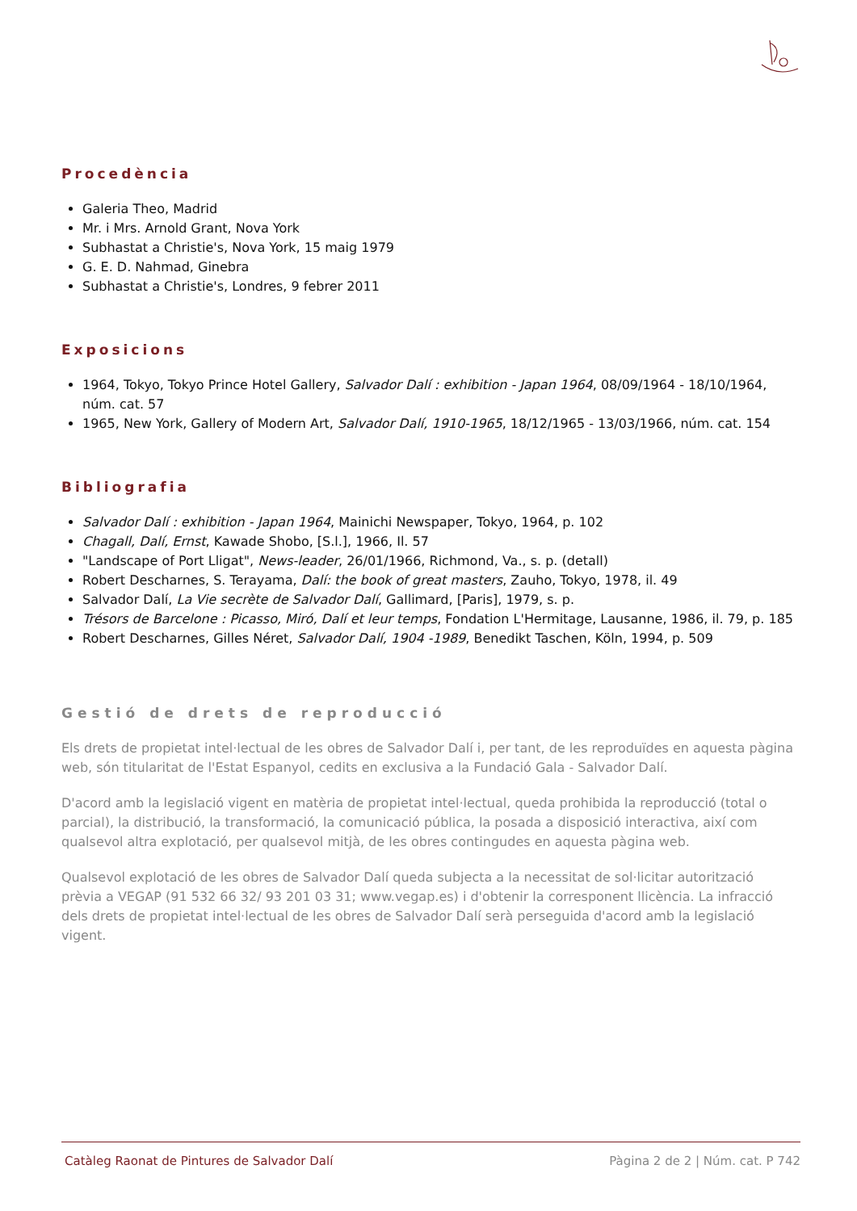Procedència
Galeria Theo, Madrid
Mr. i Mrs. Arnold Grant, Nova York
Subhastat a Christie's, Nova York, 15 maig 1979
G. E. D. Nahmad, Ginebra
Subhastat a Christie's, Londres, 9 febrer 2011
Exposicions
1964, Tokyo, Tokyo Prince Hotel Gallery, Salvador Dalí : exhibition - Japan 1964, 08/09/1964 - 18/10/1964, núm. cat. 57
1965, New York, Gallery of Modern Art, Salvador Dalí, 1910-1965, 18/12/1965 - 13/03/1966, núm. cat. 154
Bibliografia
Salvador Dalí : exhibition - Japan 1964, Mainichi Newspaper, Tokyo, 1964, p. 102
Chagall, Dalí, Ernst, Kawade Shobo, [S.l.], 1966, Il. 57
"Landscape of Port Lligat", News-leader, 26/01/1966, Richmond, Va., s. p. (detall)
Robert Descharnes, S. Terayama, Dalí: the book of great masters, Zauho, Tokyo, 1978, il. 49
Salvador Dalí, La Vie secrète de Salvador Dalí, Gallimard, [Paris], 1979, s. p.
Trésors de Barcelone : Picasso, Miró, Dalí et leur temps, Fondation L'Hermitage, Lausanne, 1986, il. 79, p. 185
Robert Descharnes, Gilles Néret, Salvador Dalí, 1904 -1989, Benedikt Taschen, Köln, 1994, p. 509
Gestió de drets de reproducció
Els drets de propietat intel·lectual de les obres de Salvador Dalí i, per tant, de les reproduïdes en aquesta pàgina web, són titularitat de l'Estat Espanyol, cedits en exclusiva a la Fundació Gala - Salvador Dalí.
D'acord amb la legislació vigent en matèria de propietat intel·lectual, queda prohibida la reproducció (total o parcial), la distribució, la transformació, la comunicació pública, la posada a disposició interactiva, així com qualsevol altra explotació, per qualsevol mitjà, de les obres contingudes en aquesta pàgina web.
Qualsevol explotació de les obres de Salvador Dalí queda subjecta a la necessitat de sol·licitar autorització prèvia a VEGAP (91 532 66 32/ 93 201 03 31; www.vegap.es) i d'obtenir la corresponent llicència. La infracció dels drets de propietat intel·lectual de les obres de Salvador Dalí serà perseguida d'acord amb la legislació vigent.
Catàleg Raonat de Pintures de Salvador Dalí Pàgina 2 de 2 | Núm. cat. P 742